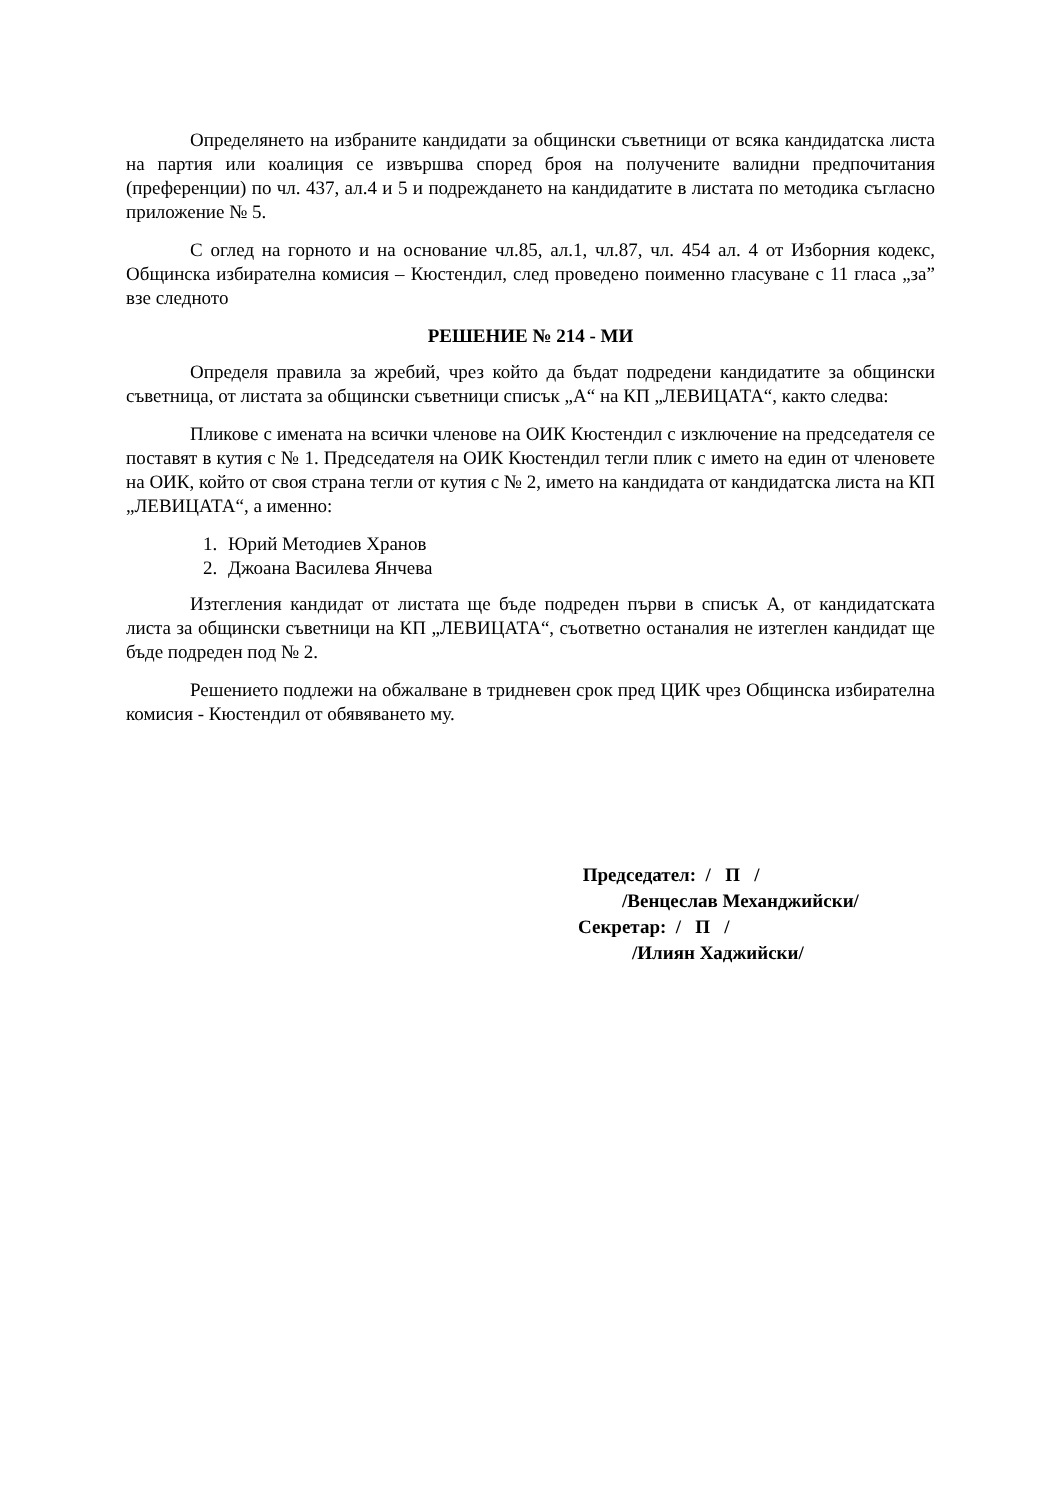Определянето на избраните кандидати за общински съветници от всяка кандидатска листа на партия или коалиция се извършва според броя на получените валидни предпочитания (преференции) по чл. 437, ал.4 и 5 и подреждането на кандидатите в листата по методика съгласно приложение № 5.
С оглед на горното и на основание чл.85, ал.1, чл.87, чл. 454 ал. 4 от Изборния кодекс, Общинска избирателна комисия – Кюстендил, след проведено поименно гласуване с 11 гласа „за” взе следното
РЕШЕНИЕ № 214 - МИ
Определя правила за жребий, чрез който да бъдат подредени кандидатите за общински съветница, от листата за общински съветници списък „А“ на КП „ЛЕВИЦАТА“, както следва:
Пликове с имената на всички членове на ОИК Кюстендил с изключение на председателя се поставят в кутия с № 1. Председателя на ОИК Кюстендил тегли плик с името на един от членовете на ОИК, който от своя страна тегли от кутия с № 2, името на кандидата от кандидатска листа на КП „ЛЕВИЦАТА“, а именно:
1. Юрий Методиев Хранов
2. Джоана Василева Янчева
Изтегления кандидат от листата ще бъде подреден първи в списък А, от кандидатската листа за общински съветници на КП „ЛЕВИЦАТА“, съответно останалия не изтеглен кандидат ще бъде подреден под № 2.
Решението подлежи на обжалване в тридневен срок пред ЦИК чрез Общинска избирателна комисия - Кюстендил от обявяването му.
Председател: / П /
/Венцеслав Механджийски/
Секретар: / П /
/Илиян Хаджийски/